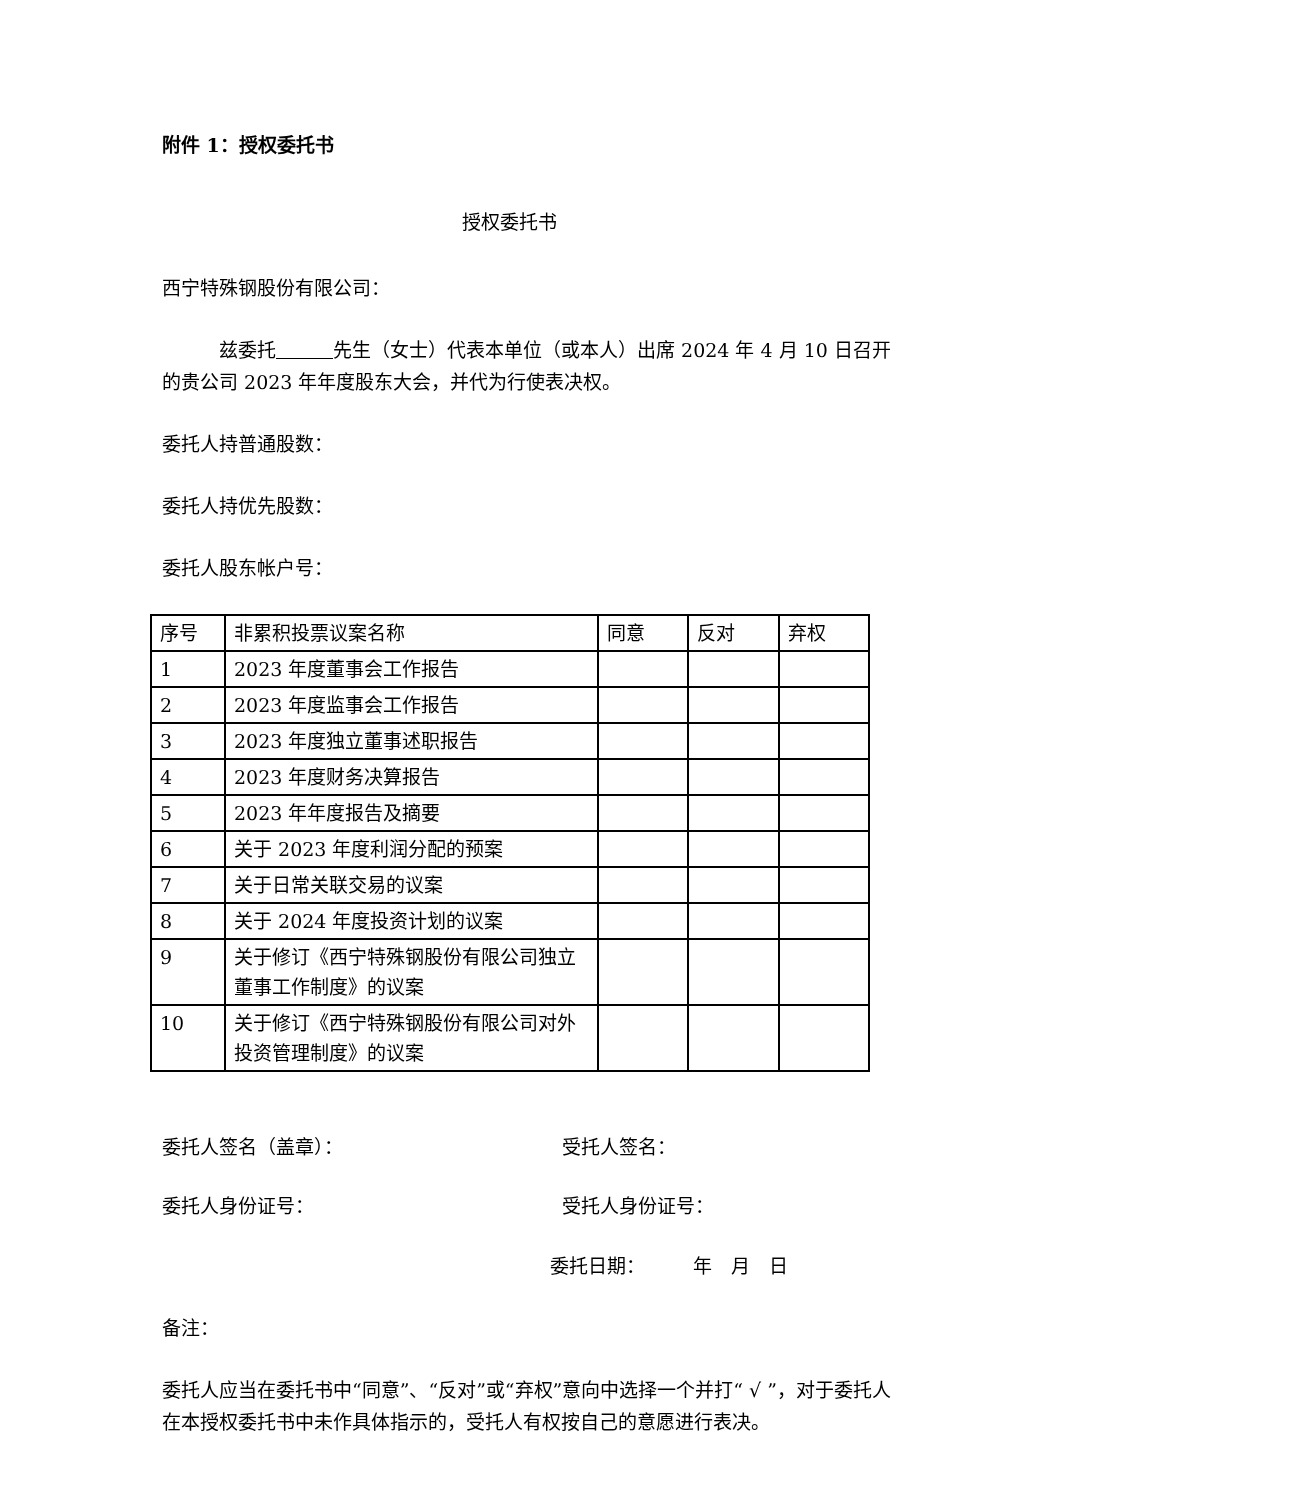附件 1：授权委托书
授权委托书
西宁特殊钢股份有限公司：
　　　兹委托　　　 先生（女士）代表本单位（或本人）出席 2024 年 4 月 10 日召开的贵公司 2023 年年度股东大会，并代为行使表决权。
委托人持普通股数：
委托人持优先股数：
委托人股东帐户号：
| 序号 | 非累积投票议案名称 | 同意 | 反对 | 弃权 |
| 1 | 2023 年度董事会工作报告 | | | |
| 2 | 2023 年度监事会工作报告 | | | |
| 3 | 2023 年度独立董事述职报告 | | | |
| 4 | 2023 年度财务决算报告 | | | |
| 5 | 2023 年年度报告及摘要 | | | |
| 6 | 关于 2023 年度利润分配的预案 | | | |
| 7 | 关于日常关联交易的议案 | | | |
| 8 | 关于 2024 年度投资计划的议案 | | | |
| 9 | 关于修订《西宁特殊钢股份有限公司独立董事工作制度》的议案 | | | |
| 10 | 关于修订《西宁特殊钢股份有限公司对外投资管理制度》的议案 | | | |
委托人签名（盖章）： 受托人签名：
委托人身份证号： 受托人身份证号：
委托日期：　　　年　月　日
备注：
委托人应当在委托书中“同意”、“反对”或“弃权”意向中选择一个并打“ √ ”，对于委托人在本授权委托书中未作具体指示的，受托人有权按自己的意愿进行表决。